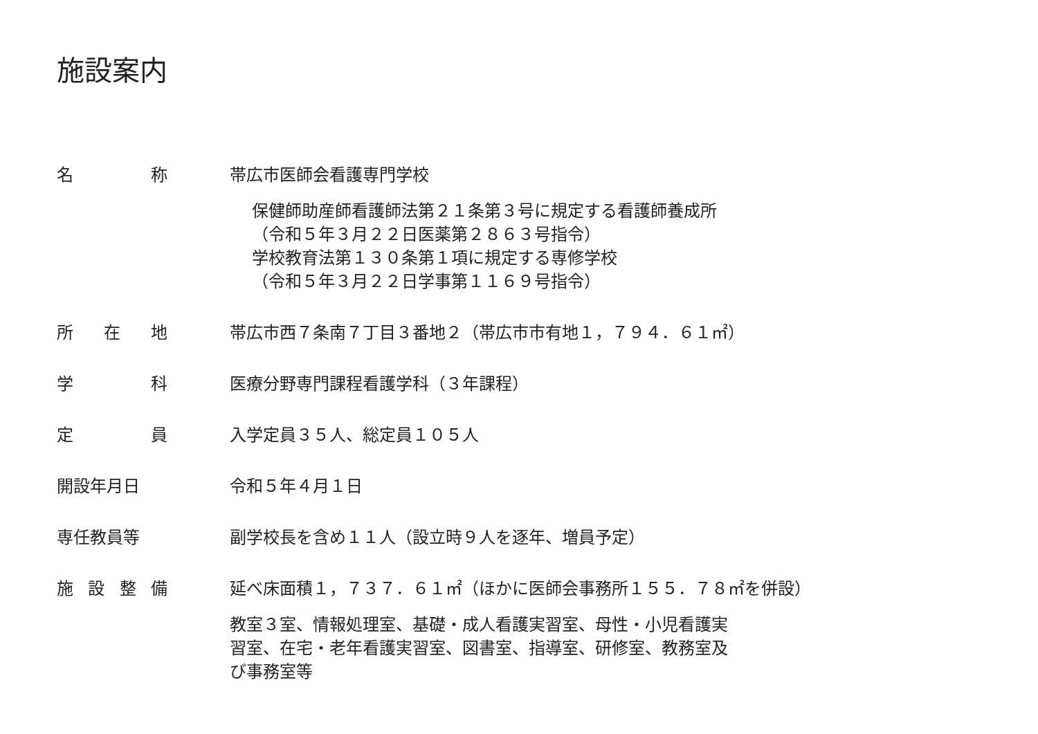施設案内
名称 帯広市医師会看護専門学校
保健師助産師看護師法第２１条第３号に規定する看護師養成所
（令和５年３月２２日医薬第２８６３号指令）
学校教育法第１３０条第１項に規定する専修学校
（令和５年３月２２日学事第１１６９号指令）
所在地 帯広市西７条南７丁目３番地２（帯広市市有地１，７９４．６１㎡）
学科 医療分野専門課程看護学科（３年課程）
定員 入学定員３５人、総定員１０５人
開設年月日 令和５年４月１日
専任教員等 副学校長を含め１１人（設立時９人を逐年、増員予定）
施設整備 延べ床面積１，７３７．６１㎡（ほかに医師会事務所１５５．７８㎡を併設）
教室３室、情報処理室、基礎・成人看護実習室、母性・小児看護実
習室、在宅・老年看護実習室、図書室、指導室、研修室、教務室及
び事務室等